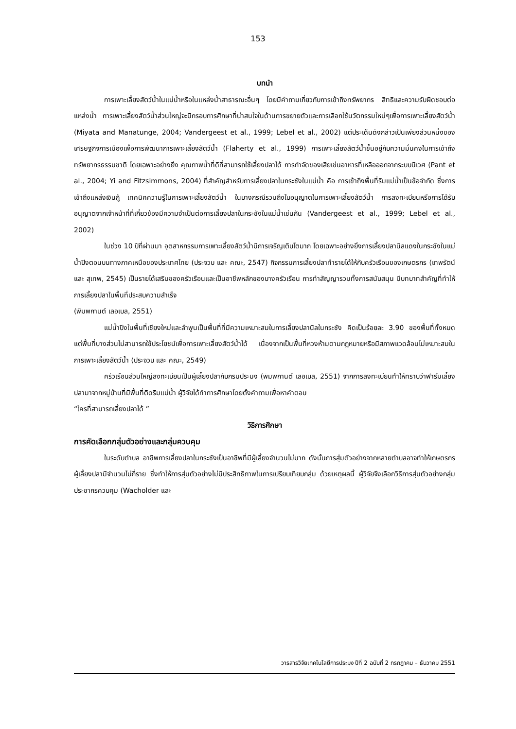153
บทนำ
การเพาะเลี้ยงสัตว์น้ำในแม่น้ำหรือในแหล่งน้ำสาธารณะอื่นๆ โดยมีคำถามเกี่ยวกับการเข้าถึงทรัพยากร สิทธิและความรับผิดชอบต่อแหล่งน้ำ การเพาะเลี้ยงสัตว์น้ำส่วนใหญ่จะมีกรอบการศึกษาที่น่าสนใจในด้านการขยายตัวและการเลือกใช้นวัตกรรมใหม่ๆเพื่อการเพาะเลี้ยงสัตว์น้ำ (Miyata and Manatunge, 2004; Vandergeest et al., 1999; Lebel et al., 2002) แต่ประเด็นดังกล่าวเป็นเพียงส่วนหนึ่งของเศรษฐกิจการเมืองเพื่อการพัฒนาการเพาะเลี้ยงสัตว์น้ำ (Flaherty et al., 1999) การเพาะเลี้ยงสัตว์น้ำขึ้นอยู่กับความมั่นคงในการเข้าถึงทรัพยากรธรรมชาติ โดยเฉพาะอย่างยิ่ง คุณภาพน้ำที่ดีที่สามารถใช้เลี้ยงปลาได้ การกำจัดของเสียเช่นอาหารที่เหลือออกจากระบบนิเวศ (Pant et al., 2004; Yi and Fitzsimmons, 2004) ที่สำคัญสำหรับการเลี้ยงปลาในกระชังในแม่น้ำ คือ การเข้าถึงพื้นที่ริมแม่น้ำเป็นข้อจำกัด ซึ่งการเข้าถึงแหล่งเงินกู้ เทคนิคความรู้ในการเพาะเลี้ยงสัตว์น้ำ ในบางกรณีรวมถึงใบอนุญาตในการเพาะเลี้ยงสัตว์น้ำ การลงทะเบียนหรือการได้รับอนุญาตจากเจ้าหน้าที่ที่เกี่ยวข้องมีความจำเป็นต่อการเลี้ยงปลาในกระชังในแม่น้ำเช่นกัน (Vandergeest et al., 1999; Lebel et al., 2002)
ในช่วง 10 ปีที่ผ่านมา อุตสาหกรรมการเพาะเลี้ยงสัตว์น้ำมีการเจริญเติบโตมาก โดยเฉพาะอย่างยิ่งการเลี้ยงปลานิลแดงในกระชังในแม่น้ำปิงตอนบนทางภาคเหนือของประเทศไทย (ประจวบ และ คณะ, 2547) กิจกรรมการเลี้ยงปลาทำรายได้ให้กับครัวเรือนของเกษตรกร (เทพรัตน์ และ สุเทพ, 2545) เป็นรายได้เสริมของครัวเรือนและเป็นอาชีพหลักของบางครัวเรือน การทำสัญญารวมทั้งการสนับสนุน มีบทบาทสำคัญที่ทำให้การเลี้ยงปลาในพื้นที่ประสบความสำเร็จ
(พิมพกานต์ เลอเบล, 2551)
แม่น้ำปิงในพื้นที่เชียงใหม่และลำพูนเป็นพื้นที่ที่มีความเหมาะสมในการเลี้ยงปลานิลในกระชัง คิดเป็นร้อยละ 3.90 ของพื้นที่ทั้งหมด แต่พื้นที่บางส่วนไม่สามารถใช้ประโยชน์เพื่อการเพาะเลี้ยงสัตว์น้ำได้ เนื่องจากเป็นพื้นที่หวงห้ามตามกฎหมายหรือมีสภาพแวดล้อมไม่เหมาะสมในการเพาะเลี้ยงสัตว์น้ำ (ประจวบ และ คณะ, 2549)
ครัวเรือนส่วนใหญ่ลงทะเบียนเป็นผู้เลี้ยงปลากับกรมประมง (พิมพกานต์ เลอเบล, 2551) จากการลงทะเบียนทำให้ทราบว่าฟาร์มเลี้ยงปลามาจากหมู่บ้านที่มีพื้นที่ติดริมแม่น้ำ ผู้วิจัยได้ทำการศึกษาโดยตั้งคำถามเพื่อหาคำตอบ
“ใครที่สามารถเลี้ยงปลาได้ ”
วิธีการศึกษา
การคัดเลือกกลุ่มตัวอย่างและกลุ่มควบคุม
ในระดับตำบล อาชีพการเลี้ยงปลาในกระชังเป็นอาชีพที่มีผู้เลี้ยงจำนวนไม่มาก ดังนั้นการสุ่มตัวอย่างจากหลายตำบลอาจทำให้เกษตรกรผู้เลี้ยงปลามีจำนวนไม่กี่ราย ซึ่งทำให้การสุ่มตัวอย่างไม่มีประสิทธิภาพในการเปรียบเทียบกลุ่ม ด้วยเหตุผลนี้ ผู้วิจัยจึงเลือกวิธีการสุ่มตัวอย่างกลุ่มประชากรควบคุม (Wacholder และ
วารสารวิจัยเทคโนโลยีการประมง ปีที่ 2 ฉบับที่ 2 กรกฎาคม – ธันวาคม 2551